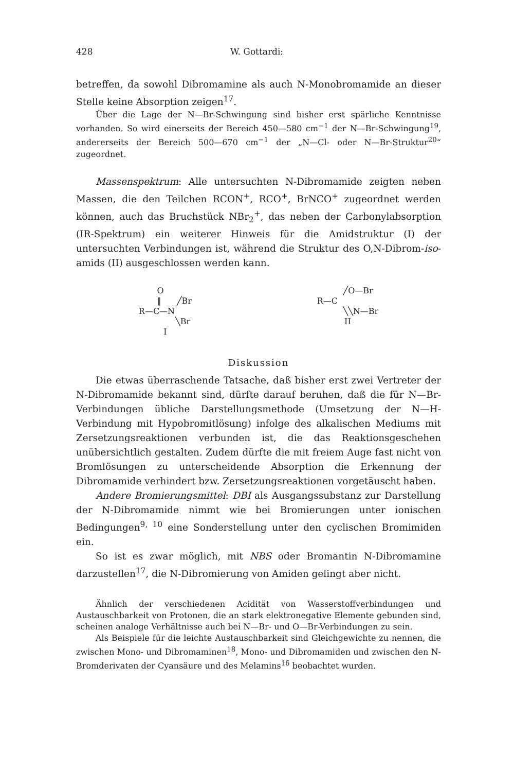428 W. Gottardi:
betreffen, da sowohl Dibromamine als auch N-Monobromamide an dieser Stelle keine Absorption zeigen<sup>17</sup>.
Über die Lage der N—Br-Schwingung sind bisher erst spärliche Kenntnisse vorhanden. So wird einerseits der Bereich 450—580 cm<sup>−1</sup> der N—Br-Schwingung<sup>19</sup>, andererseits der Bereich 500—670 cm<sup>−1</sup> der „N—Cl- oder N—Br-Struktur<sup>20</sup>“ zugeordnet.
Massenspektrum: Alle untersuchten N-Dibromamide zeigten neben Massen, die den Teilchen RCON<sup>+</sup>, RCO<sup>+</sup>, BrNCO<sup>+</sup> zugeordnet werden können, auch das Bruchstück NBr<sub>2</sub><sup>+</sup>, das neben der Carbonylabsorption (IR-Spektrum) ein weiterer Hinweis für die Amidstruktur (I) der untersuchten Verbindungen ist, während die Struktur des O,N-Dibrom-iso-amids (II) ausgeschlossen werden kann.
       O
       ‖      ╱Br
R—C—N
              ╲Br
I
          ╱O—Br
R—C
          ╲╲N—Br
II
Diskussion
Die etwas überraschende Tatsache, daß bisher erst zwei Vertreter der N-Dibromamide bekannt sind, dürfte darauf beruhen, daß die für N—Br-Verbindungen übliche Darstellungsmethode (Umsetzung der N—H-Verbindung mit Hypobromitlösung) infolge des alkalischen Mediums mit Zersetzungsreaktionen verbunden ist, die das Reaktionsgeschehen unübersichtlich gestalten. Zudem dürfte die mit freiem Auge fast nicht von Bromlösungen zu unterscheidende Absorption die Erkennung der Dibromamide verhindert bzw. Zersetzungsreaktionen vorgetäuscht haben.
Andere Bromierungsmittel: DBI als Ausgangssubstanz zur Darstellung der N-Dibromamide nimmt wie bei Bromierungen unter ionischen Bedingungen<sup>9, 10</sup> eine Sonderstellung unter den cyclischen Bromimiden ein.
So ist es zwar möglich, mit NBS oder Bromantin N-Dibromamine darzustellen<sup>17</sup>, die N-Dibromierung von Amiden gelingt aber nicht.
Ähnlich der verschiedenen Acidität von Wasserstoffverbindungen und Austauschbarkeit von Protonen, die an stark elektronegative Elemente gebunden sind, scheinen analoge Verhältnisse auch bei N—Br- und O—Br-Verbindungen zu sein.
Als Beispiele für die leichte Austauschbarkeit sind Gleichgewichte zu nennen, die zwischen Mono- und Dibromaminen<sup>18</sup>, Mono- und Dibromamiden und zwischen den N-Bromderivaten der Cyansäure und des Melamins<sup>16</sup> beobachtet wurden.